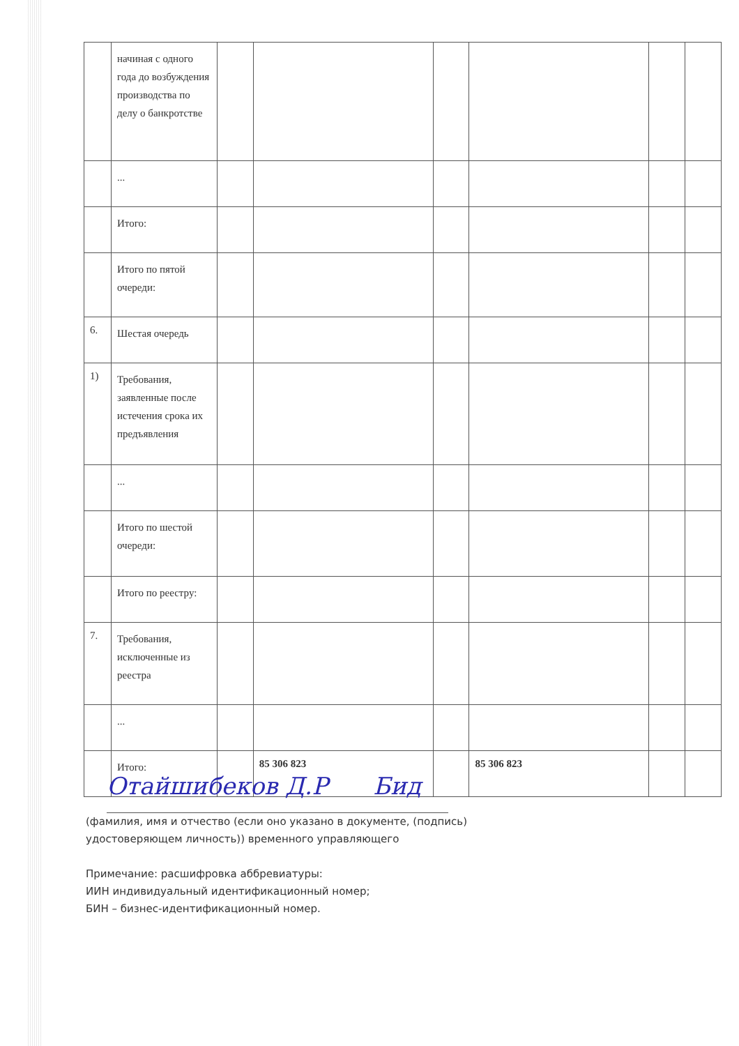| | начиная с одного года до возбуждения производства по делу о банкротстве | | | | | | |
| | ... | | | | | | |
| | Итого: | | | | | | |
| | Итого по пятой очереди: | | | | | | |
| 6. | Шестая очередь | | | | | | |
| 1) | Требования, заявленные после истечения срока их предъявления | | | | | | |
| | ... | | | | | | |
| | Итого по шестой очереди: | | | | | | |
| | Итого по реестру: | | | | | | |
| 7. | Требования, исключенные из реестра | | | | | | |
| | ... | | | | | | |
| | Итого: | | 85 306 823 | | 85 306 823 | | |
Отайшибеков Д.Р Бид
(фамилия, имя и отчество (если оно указано в документе, (подпись)
удостоверяющем личность)) временного управляющего
Примечание: расшифровка аббревиатуры:
ИИН индивидуальный идентификационный номер;
БИН – бизнес-идентификационный номер.